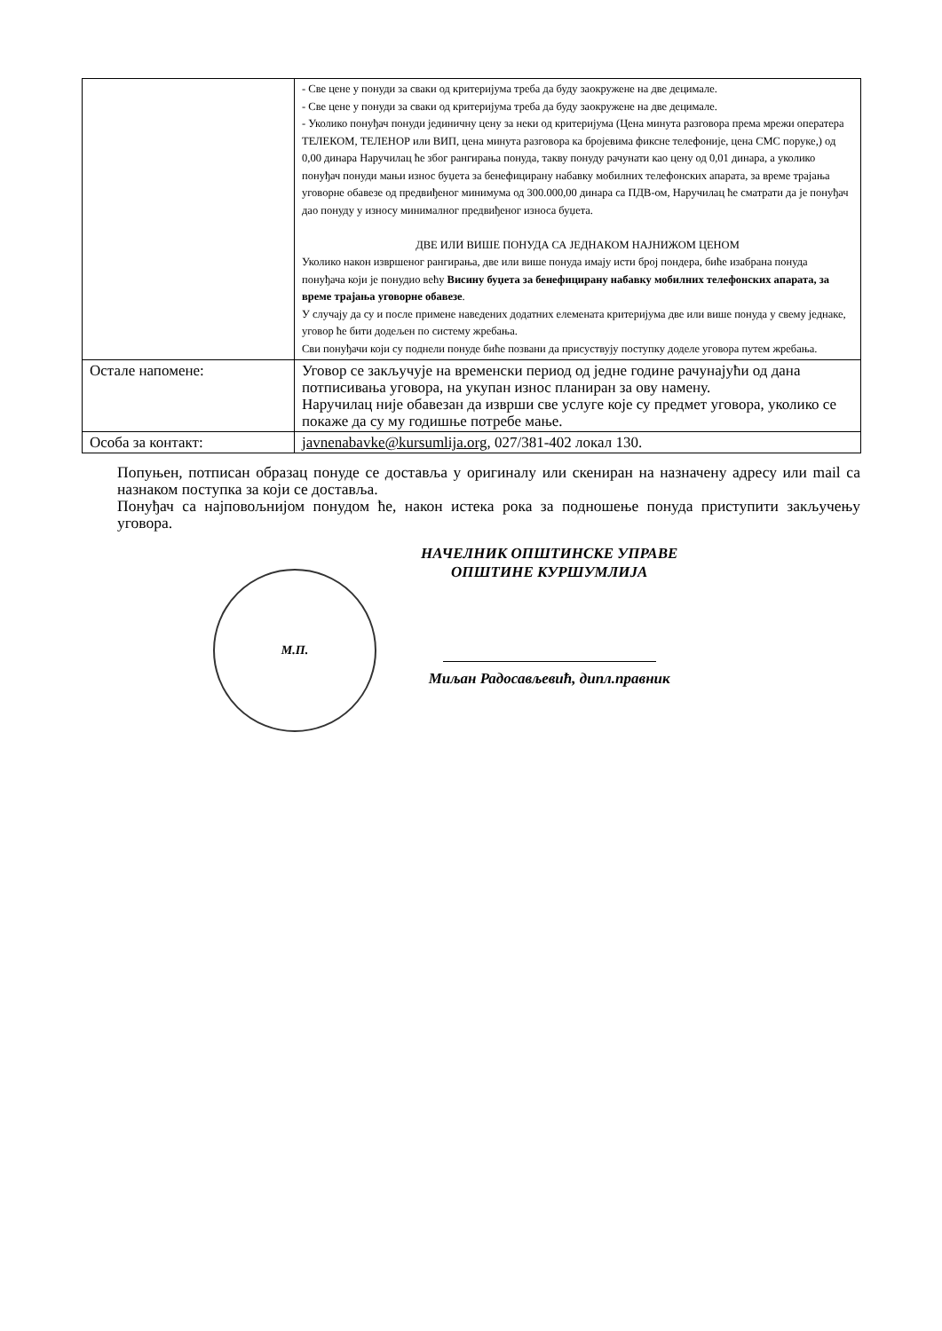| | - Све цене у понуди за сваки од критеријума треба да буду заокружене на две децимале. - Све цене у понуди за сваки од критеријума треба да буду заокружене на две децимале. - Уколико понуђач понуди јединичну цену за неки од критеријума (Цена минута разговора према мрежи оператера ТЕЛЕКОМ, ТЕЛЕНОР или ВИП, цена минута разговора ка бројевима фиксне телефоније, цена СМС поруке,) од 0,00 динара Наручилац ће због рангирања понуда, такву понуду рачунати као цену од 0,01 динара, а уколико понуђач понуди мањи износ буџета за бенефицирану набавку мобилних телефонских апарата, за време трајања уговорне обавезе од предвиђеног минимума од 300.000,00 динара са ПДВ-ом, Наручилац ће сматрати да је понуђач дао понуду у износу минималног предвиђеног износа буџета. ДВЕ ИЛИ ВИШЕ ПОНУДА СА ЈЕДНАКОМ НАЈНИЖОМ ЦЕНОМ Уколико након извршеног рангирања, две или више понуда имају исти број пондера, биће изабрана понуда понуђача који је понудио већу Висину буџета за бенефицирану набавку мобилних телефонских апарата, за време трајања уговорне обавезе . У случају да су и после примене наведених додатних елемената критеријума две или више понуда у свему једнаке, уговор ће бити додељен по систему жребања. Сви понуђачи који су поднели понуде биће позвани да присуствују поступку доделе уговора путем жребања. |
| Остале напомене: | Уговор се закључује на временски период од једне године рачунајући од дана потписивања уговора, на укупан износ планиран за ову намену. Наручилац није обавезан да изврши све услуге које су предмет уговора, уколико се покаже да су му годишње потребе мање. |
| Особа за контакт: | javnenabavke@kursumlija.org , 027/381-402 локал 130. |
Попуњен, потписан образац понуде се доставља у оригиналу или скениран на назначену адресу или mail са назнаком поступка за који се доставља.
Понуђач са најповољнијом понудом ће, након истека рока за подношење понуда приступити закључењу уговора.
М.П.
НАЧЕЛНИК ОПШТИНСКЕ УПРАВЕ
ОПШТИНЕ КУРШУМЛИЈА
Миљан Радосављевић, дипл.правник